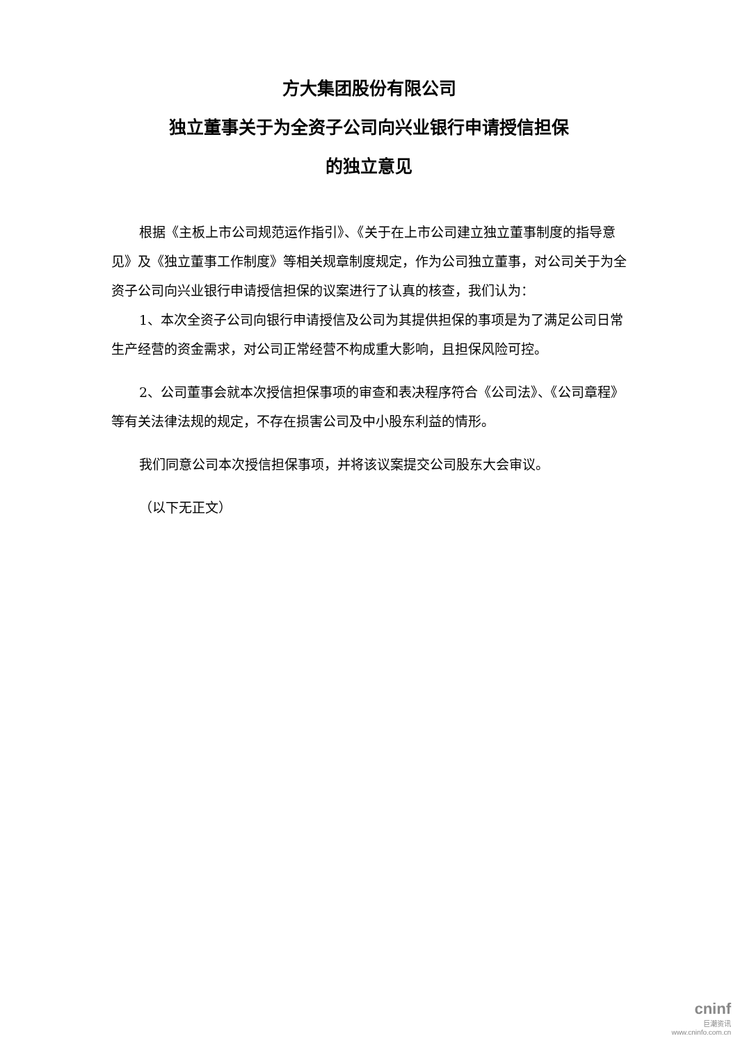方大集团股份有限公司
独立董事关于为全资子公司向兴业银行申请授信担保
的独立意见
根据《主板上市公司规范运作指引》、《关于在上市公司建立独立董事制度的指导意见》及《独立董事工作制度》等相关规章制度规定，作为公司独立董事，对公司关于为全资子公司向兴业银行申请授信担保的议案进行了认真的核查，我们认为：
1、本次全资子公司向银行申请授信及公司为其提供担保的事项是为了满足公司日常生产经营的资金需求，对公司正常经营不构成重大影响，且担保风险可控。
2、公司董事会就本次授信担保事项的审查和表决程序符合《公司法》、《公司章程》等有关法律法规的规定，不存在损害公司及中小股东利益的情形。
我们同意公司本次授信担保事项，并将该议案提交公司股东大会审议。
（以下无正文）
cninf
巨潮资讯
www.cninfo.com.cn